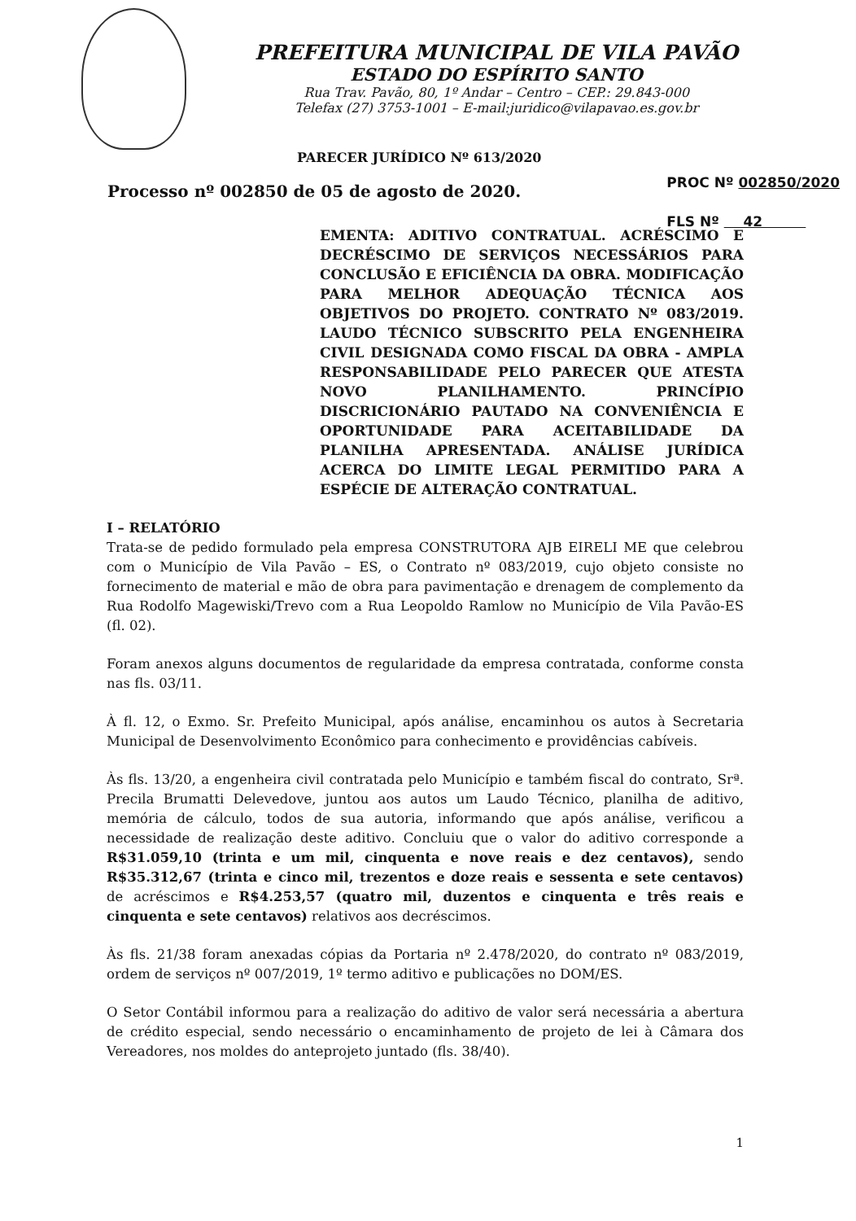PREFEITURA MUNICIPAL DE VILA PAVÃO
ESTADO DO ESPÍRITO SANTO
Rua Trav. Pavão, 80, 1º Andar – Centro – CEP.: 29.843-000
Telefax (27) 3753-1001 – E-mail:juridico@vilapavao.es.gov.br
PROC Nº 002850/2020
FLS Nº 42
PARECER JURÍDICO Nº 613/2020
Processo nº 002850 de 05 de agosto de 2020.
EMENTA: ADITIVO CONTRATUAL. ACRÉSCIMO E DECRÉSCIMO DE SERVIÇOS NECESSÁRIOS PARA CONCLUSÃO E EFICIÊNCIA DA OBRA. MODIFICAÇÃO PARA MELHOR ADEQUAÇÃO TÉCNICA AOS OBJETIVOS DO PROJETO. CONTRATO Nº 083/2019. LAUDO TÉCNICO SUBSCRITO PELA ENGENHEIRA CIVIL DESIGNADA COMO FISCAL DA OBRA - AMPLA RESPONSABILIDADE PELO PARECER QUE ATESTA NOVO PLANILHAMENTO. PRINCÍPIO DISCRICIONÁRIO PAUTADO NA CONVENIÊNCIA E OPORTUNIDADE PARA ACEITABILIDADE DA PLANILHA APRESENTADA. ANÁLISE JURÍDICA ACERCA DO LIMITE LEGAL PERMITIDO PARA A ESPÉCIE DE ALTERAÇÃO CONTRATUAL.
I – RELATÓRIO
Trata-se de pedido formulado pela empresa CONSTRUTORA AJB EIRELI ME que celebrou com o Município de Vila Pavão – ES, o Contrato nº 083/2019, cujo objeto consiste no fornecimento de material e mão de obra para pavimentação e drenagem de complemento da Rua Rodolfo Magewiski/Trevo com a Rua Leopoldo Ramlow no Município de Vila Pavão-ES (fl. 02).
Foram anexos alguns documentos de regularidade da empresa contratada, conforme consta nas fls. 03/11.
À fl. 12, o Exmo. Sr. Prefeito Municipal, após análise, encaminhou os autos à Secretaria Municipal de Desenvolvimento Econômico para conhecimento e providências cabíveis.
Às fls. 13/20, a engenheira civil contratada pelo Município e também fiscal do contrato, Srª. Precila Brumatti Delevedove, juntou aos autos um Laudo Técnico, planilha de aditivo, memória de cálculo, todos de sua autoria, informando que após análise, verificou a necessidade de realização deste aditivo. Concluiu que o valor do aditivo corresponde a R$31.059,10 (trinta e um mil, cinquenta e nove reais e dez centavos), sendo R$35.312,67 (trinta e cinco mil, trezentos e doze reais e sessenta e sete centavos) de acréscimos e R$4.253,57 (quatro mil, duzentos e cinquenta e três reais e cinquenta e sete centavos) relativos aos decréscimos.
Às fls. 21/38 foram anexadas cópias da Portaria nº 2.478/2020, do contrato nº 083/2019, ordem de serviços nº 007/2019, 1º termo aditivo e publicações no DOM/ES.
O Setor Contábil informou para a realização do aditivo de valor será necessária a abertura de crédito especial, sendo necessário o encaminhamento de projeto de lei à Câmara dos Vereadores, nos moldes do anteprojeto juntado (fls. 38/40).
1